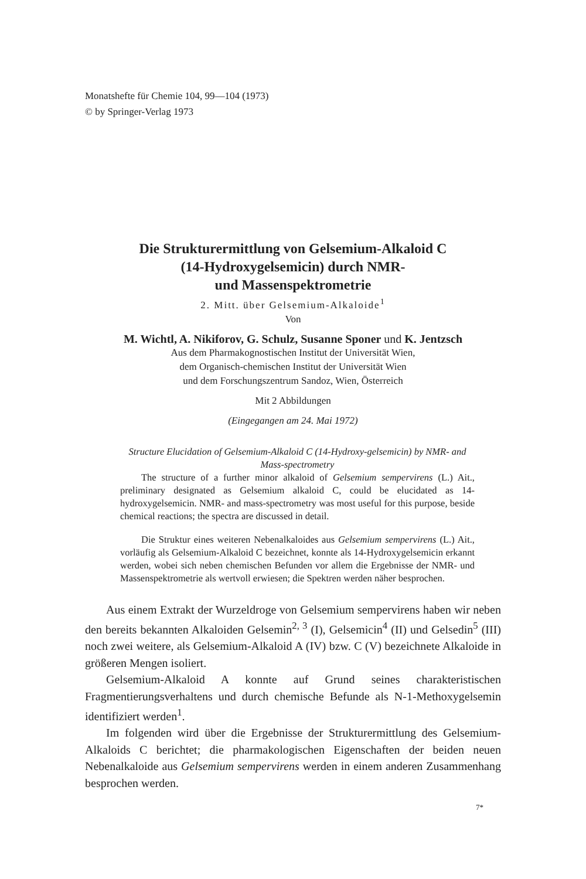Monatshefte für Chemie 104, 99—104 (1973)
© by Springer-Verlag 1973
Die Strukturermittlung von Gelsemium-Alkaloid C
(14-Hydroxygelsemicin) durch NMR-
und Massenspektrometrie
2. Mitt. über Gelsemium-Alkaloide<sup>1</sup>
Von
M. Wichtl, A. Nikiforov, G. Schulz, Susanne Sponer und K. Jentzsch
Aus dem Pharmakognostischen Institut der Universität Wien,
dem Organisch-chemischen Institut der Universität Wien
und dem Forschungszentrum Sandoz, Wien, Österreich
Mit 2 Abbildungen
(Eingegangen am 24. Mai 1972)
Structure Elucidation of Gelsemium-Alkaloid C (14-Hydroxy-gelsemicin) by NMR- and Mass-spectrometry
The structure of a further minor alkaloid of Gelsemium sempervirens (L.) Ait., preliminary designated as Gelsemium alkaloid C, could be elucidated as 14-hydroxygelsemicin. NMR- and mass-spectrometry was most useful for this purpose, beside chemical reactions; the spectra are discussed in detail.
Die Struktur eines weiteren Nebenalkaloides aus Gelsemium sempervirens (L.) Ait., vorläufig als Gelsemium-Alkaloid C bezeichnet, konnte als 14-Hydroxygelsemicin erkannt werden, wobei sich neben chemischen Befunden vor allem die Ergebnisse der NMR- und Massenspektrometrie als wertvoll erwiesen; die Spektren werden näher besprochen.
Aus einem Extrakt der Wurzeldroge von Gelsemium sempervirens haben wir neben den bereits bekannten Alkaloiden Gelsemin<sup>2, 3</sup> (I), Gelsemicin<sup>4</sup> (II) und Gelsedin<sup>5</sup> (III) noch zwei weitere, als Gelsemium-Alkaloid A (IV) bzw. C (V) bezeichnete Alkaloide in größeren Mengen isoliert.
Gelsemium-Alkaloid A konnte auf Grund seines charakteristischen Fragmentierungsverhaltens und durch chemische Befunde als N-1-Methoxygelsemin identifiziert werden<sup>1</sup>.
Im folgenden wird über die Ergebnisse der Strukturermittlung des Gelsemium-Alkaloids C berichtet; die pharmakologischen Eigenschaften der beiden neuen Nebenalkaloide aus Gelsemium sempervirens werden in einem anderen Zusammenhang besprochen werden.
7*